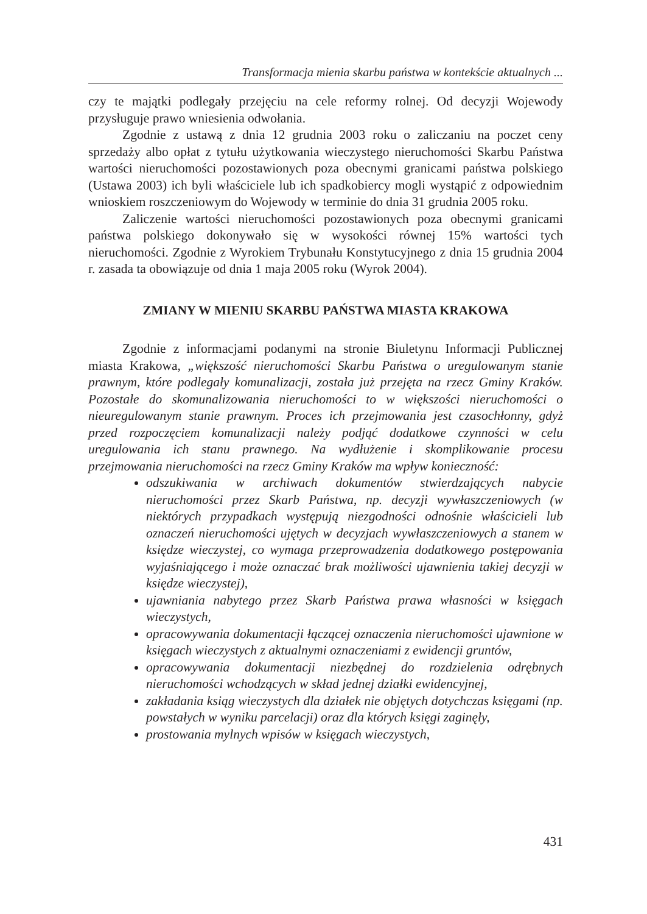Transformacja mienia skarbu państwa w kontekście aktualnych ...
czy te majątki podlegały przejęciu na cele reformy rolnej. Od decyzji Wojewody przysługuje prawo wniesienia odwołania.
Zgodnie z ustawą z dnia 12 grudnia 2003 roku o zaliczaniu na poczet ceny sprzedaży albo opłat z tytułu użytkowania wieczystego nieruchomości Skarbu Państwa wartości nieruchomości pozostawionych poza obecnymi granicami państwa polskiego (Ustawa 2003) ich byli właściciele lub ich spadkobiercy mogli wystąpić z odpowiednim wnioskiem roszczeniowym do Wojewody w terminie do dnia 31 grudnia 2005 roku.
Zaliczenie wartości nieruchomości pozostawionych poza obecnymi granicami państwa polskiego dokonywało się w wysokości równej 15% wartości tych nieruchomości. Zgodnie z Wyrokiem Trybunału Konstytucyjnego z dnia 15 grudnia 2004 r. zasada ta obowiązuje od dnia 1 maja 2005 roku (Wyrok 2004).
ZMIANY W MIENIU SKARBU PAŃSTWA MIASTA KRAKOWA
Zgodnie z informacjami podanymi na stronie Biuletynu Informacji Publicznej miasta Krakowa, „większość nieruchomości Skarbu Państwa o uregulowanym stanie prawnym, które podlegały komunalizacji, została już przejęta na rzecz Gminy Kraków. Pozostałe do skomunalizowania nieruchomości to w większości nieruchomości o nieuregulowanym stanie prawnym. Proces ich przejmowania jest czasochłonny, gdyż przed rozpoczęciem komunalizacji należy podjąć dodatkowe czynności w celu uregulowania ich stanu prawnego. Na wydłużenie i skomplikowanie procesu przejmowania nieruchomości na rzecz Gminy Kraków ma wpływ konieczność:
odszukiwania w archiwach dokumentów stwierdzających nabycie nieruchomości przez Skarb Państwa, np. decyzji wywłaszczeniowych (w niektórych przypadkach występują niezgodności odnośnie właścicieli lub oznaczeń nieruchomości ujętych w decyzjach wywłaszczeniowych a stanem w księdze wieczystej, co wymaga przeprowadzenia dodatkowego postępowania wyjaśniającego i może oznaczać brak możliwości ujawnienia takiej decyzji w księdze wieczystej),
ujawniania nabytego przez Skarb Państwa prawa własności w księgach wieczystych,
opracowywania dokumentacji łączącej oznaczenia nieruchomości ujawnione w księgach wieczystych z aktualnymi oznaczeniami z ewidencji gruntów,
opracowywania dokumentacji niezbędnej do rozdzielenia odrębnych nieruchomości wchodzących w skład jednej działki ewidencyjnej,
zakładania ksiąg wieczystych dla działek nie objętych dotychczas księgami (np. powstałych w wyniku parcelacji) oraz dla których księgi zaginęły,
prostowania mylnych wpisów w księgach wieczystych,
431